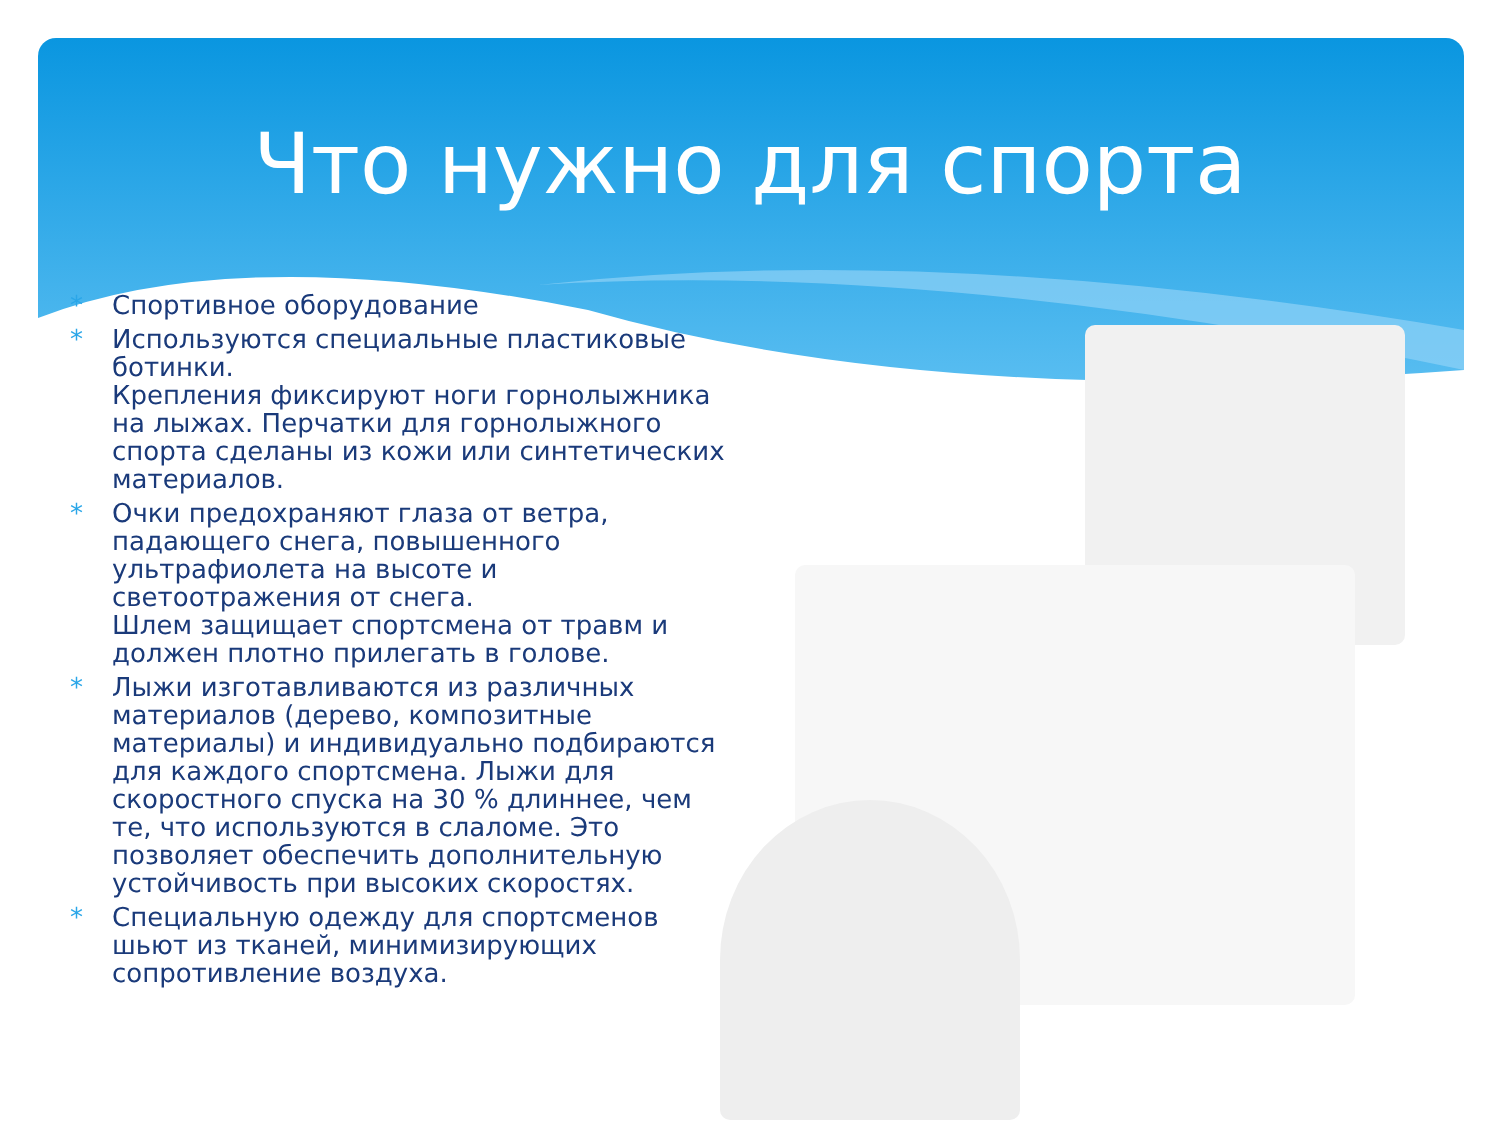Что нужно для спорта
* Спортивное оборудование
* Используются специальные пластиковые ботинки.
Крепления фиксируют ноги горнолыжника на лыжах. Перчатки для горнолыжного спорта сделаны из кожи или синтетических материалов.
* Очки предохраняют глаза от ветра, падающего снега, повышенного ультрафиолета на высоте и светоотражения от снега.
Шлем защищает спортсмена от травм и должен плотно прилегать в голове.
* Лыжи изготавливаются из различных материалов (дерево, композитные материалы) и индивидуально подбираются для каждого спортсмена. Лыжи для скоростного спуска на 30 % длиннее, чем те, что используются в слаломе. Это позволяет обеспечить дополнительную устойчивость при высоких скоростях.
* Специальную одежду для спортсменов шьют из тканей, минимизирующих сопротивление воздуха.